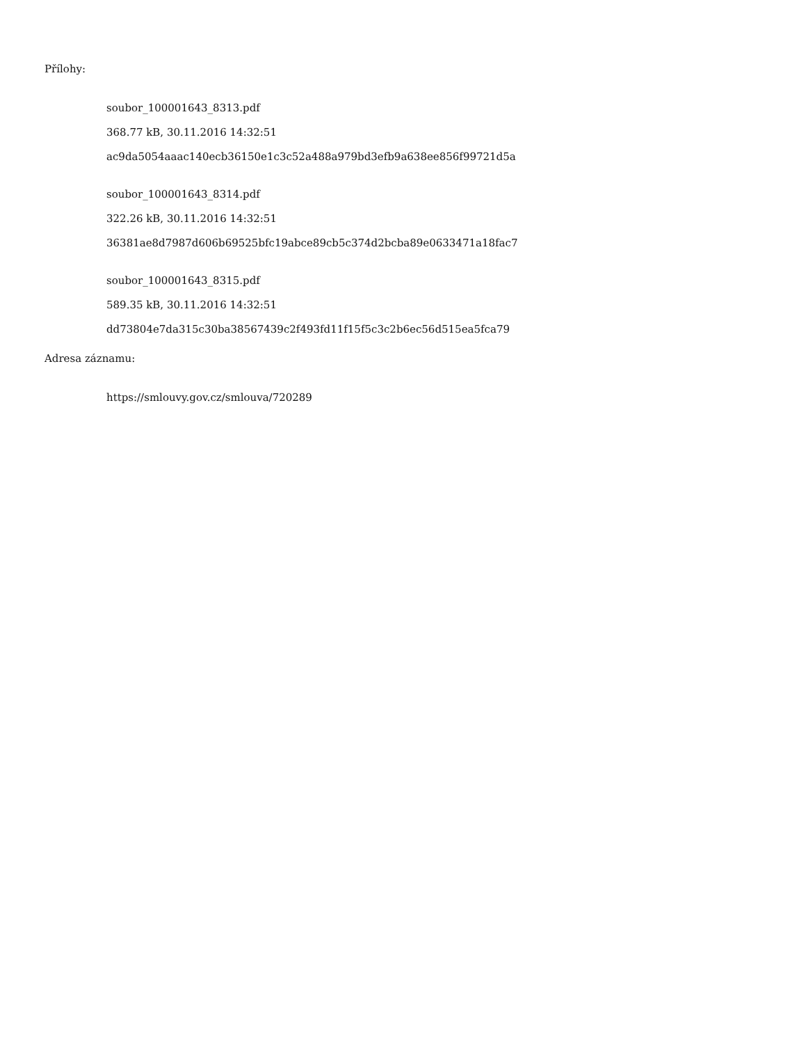Přílohy:
soubor_100001643_8313.pdf
368.77 kB, 30.11.2016 14:32:51
ac9da5054aaac140ecb36150e1c3c52a488a979bd3efb9a638ee856f99721d5a
soubor_100001643_8314.pdf
322.26 kB, 30.11.2016 14:32:51
36381ae8d7987d606b69525bfc19abce89cb5c374d2bcba89e0633471a18fac7
soubor_100001643_8315.pdf
589.35 kB, 30.11.2016 14:32:51
dd73804e7da315c30ba38567439c2f493fd11f15f5c3c2b6ec56d515ea5fca79
Adresa záznamu:
https://smlouvy.gov.cz/smlouva/720289